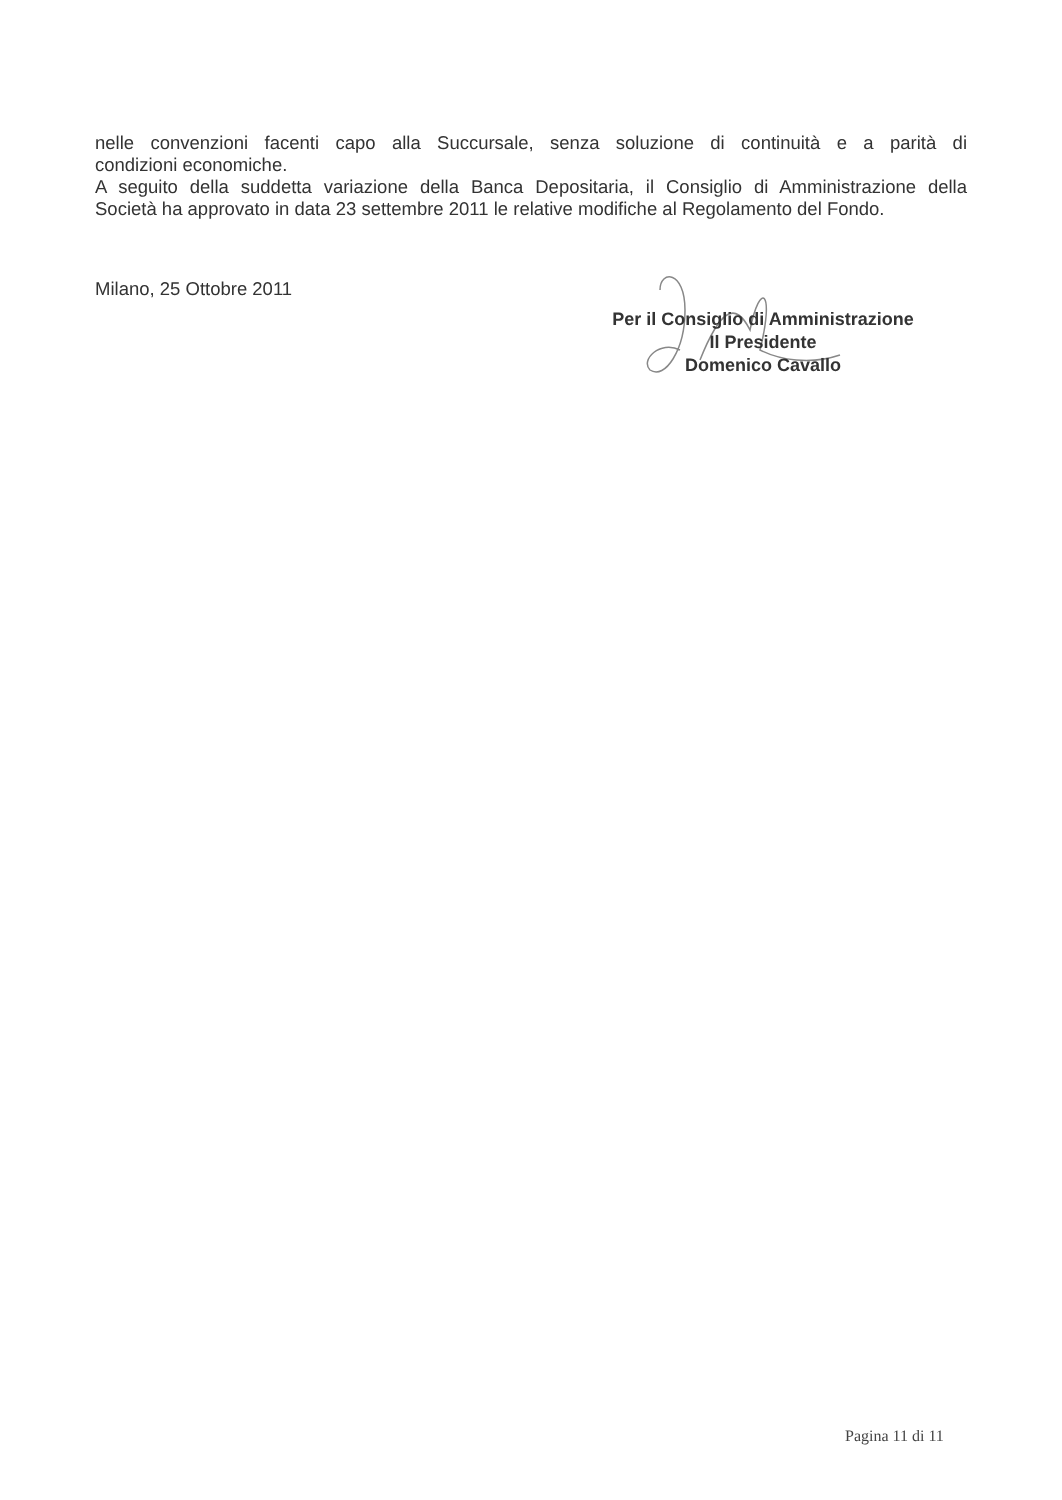nelle convenzioni facenti capo alla Succursale, senza soluzione di continuità e a parità di
condizioni economiche.
A seguito della suddetta variazione della Banca Depositaria, il Consiglio di Amministrazione della
Società ha approvato in data 23 settembre 2011 le relative modifiche al Regolamento del Fondo.
Milano, 25 Ottobre 2011
Per il Consiglio di Amministrazione
Il Presidente
Domenico Cavallo
Pagina 11 di 11